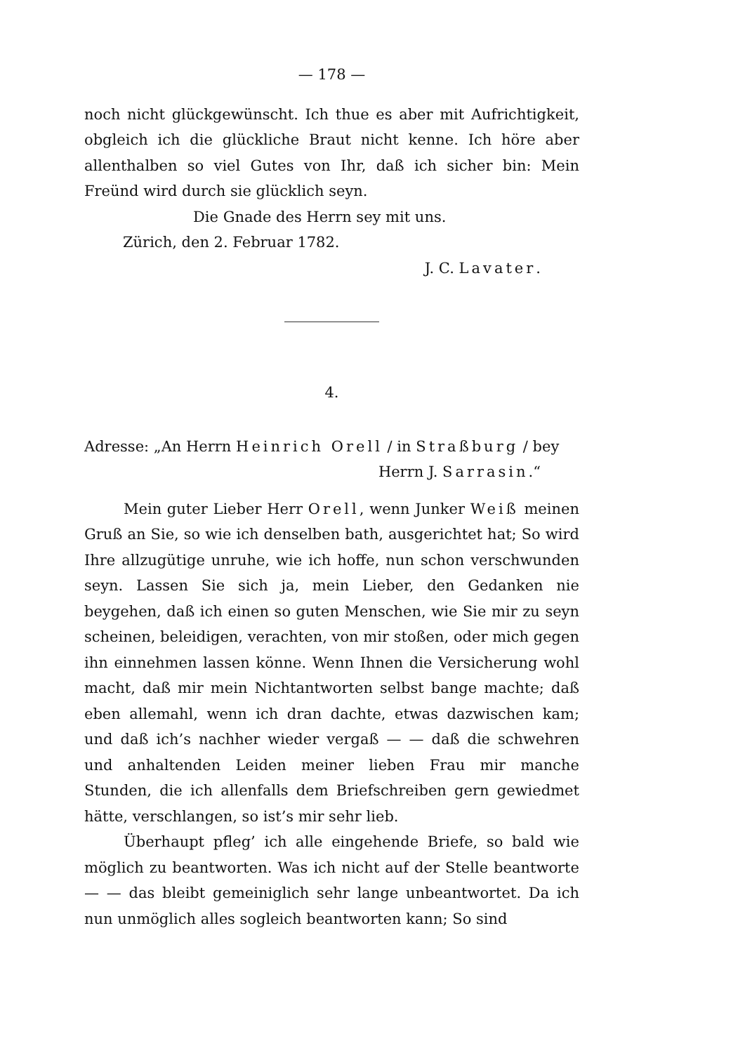— 178 —
noch nicht glückgewünscht. Ich thue es aber mit Aufrichtigkeit, obgleich ich die glückliche Braut nicht kenne. Ich höre aber allenthalben so viel Gutes von Ihr, daß ich sicher bin: Mein Freünd wird durch sie glücklich seyn.
Die Gnade des Herrn sey mit uns.
Zürich, den 2. Februar 1782.
J. C. Lavater.
4.
Adresse: „An Herrn Heinrich Orell / in Straßburg / bey
Herrn J. Sarrasin.“
Mein guter Lieber Herr Orell, wenn Junker Weiß meinen Gruß an Sie, so wie ich denselben bath, ausgerichtet hat; So wird Ihre allzugütige unruhe, wie ich hoffe, nun schon verschwunden seyn. Lassen Sie sich ja, mein Lieber, den Gedanken nie beygehen, daß ich einen so guten Menschen, wie Sie mir zu seyn scheinen, beleidigen, verachten, von mir stoßen, oder mich gegen ihn einnehmen lassen könne. Wenn Ihnen die Versicherung wohl macht, daß mir mein Nichtantworten selbst bange machte; daß eben allemahl, wenn ich dran dachte, etwas dazwischen kam; und daß ich’s nachher wieder vergaß — — daß die schwehren und anhaltenden Leiden meiner lieben Frau mir manche Stunden, die ich allenfalls dem Briefschreiben gern gewiedmet hätte, verschlangen, so ist’s mir sehr lieb.
Überhaupt pfleg’ ich alle eingehende Briefe, so bald wie möglich zu beantworten. Was ich nicht auf der Stelle beantworte — — das bleibt gemeiniglich sehr lange unbeantwortet. Da ich nun unmöglich alles sogleich beantworten kann; So sind